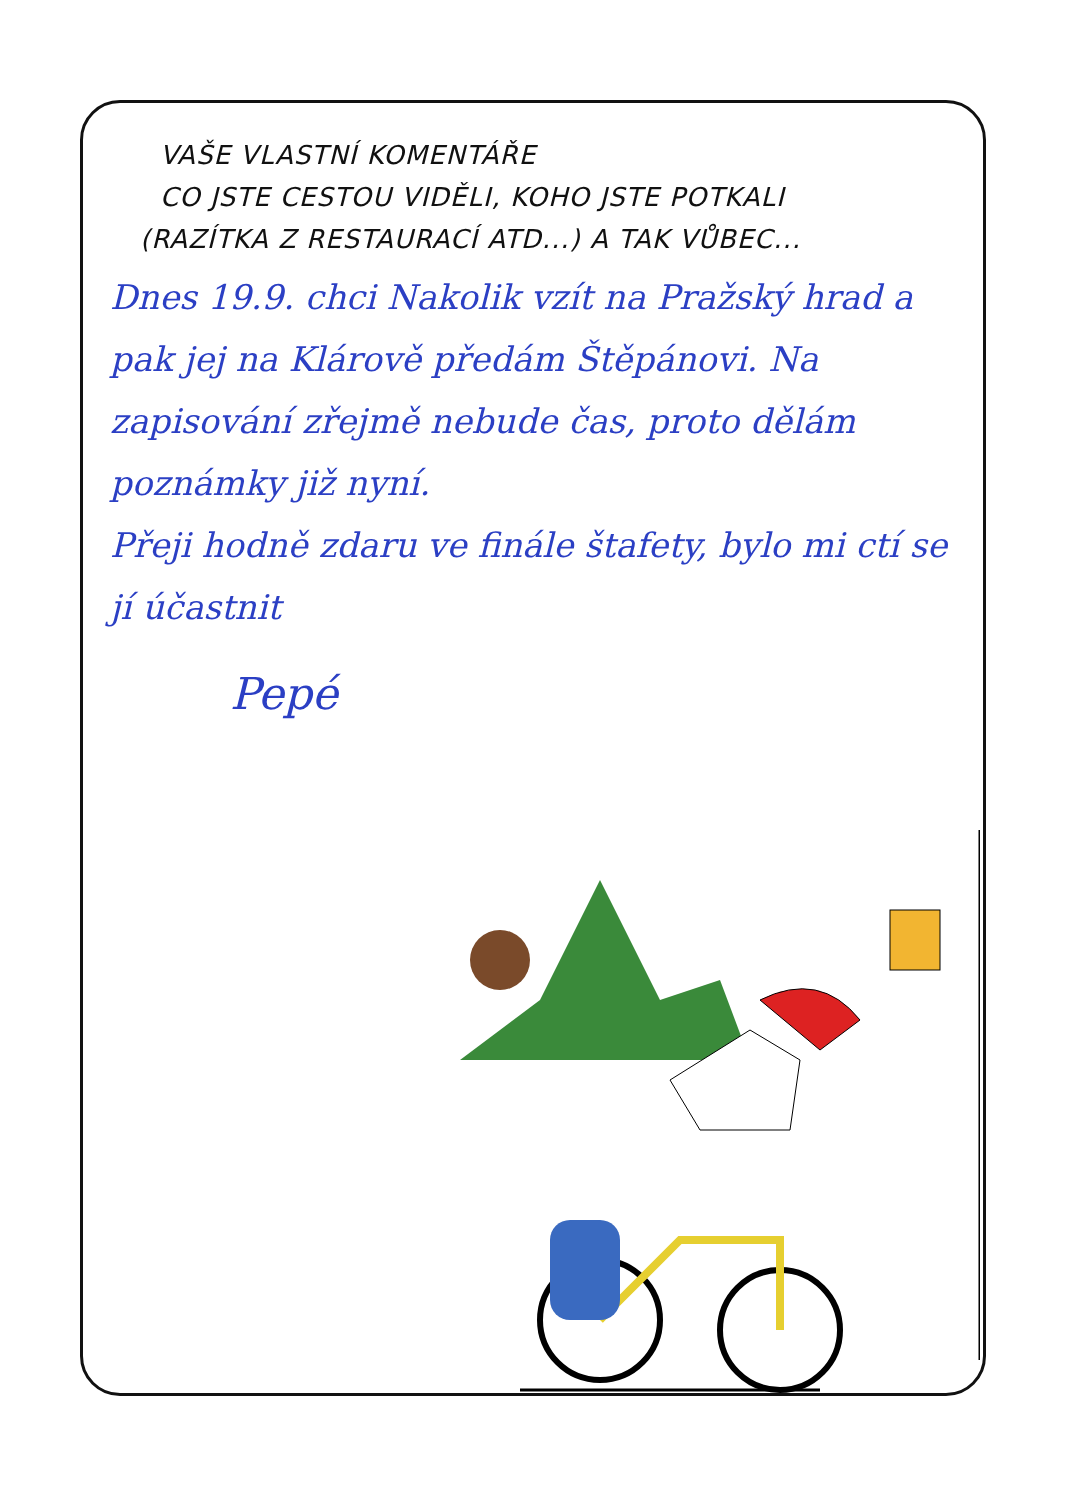VAŠE VLASTNÍ KOMENTÁŘE
CO JSTE CESTOU VIDĚLI, KOHO JSTE POTKALI
(RAZÍTKA Z RESTAURACÍ ATD...) A TAK VŮBEC...
Dnes 19.9. chci Nakolik vzít na Pražský hrad a pak jej na Klárově předám Štěpánovi. Na zapisování zřejmě nebude čas, proto dělám poznámky již nyní.
Přeji hodně zdaru ve finále štafety, bylo mi ctí se jí účastnit
Pepé